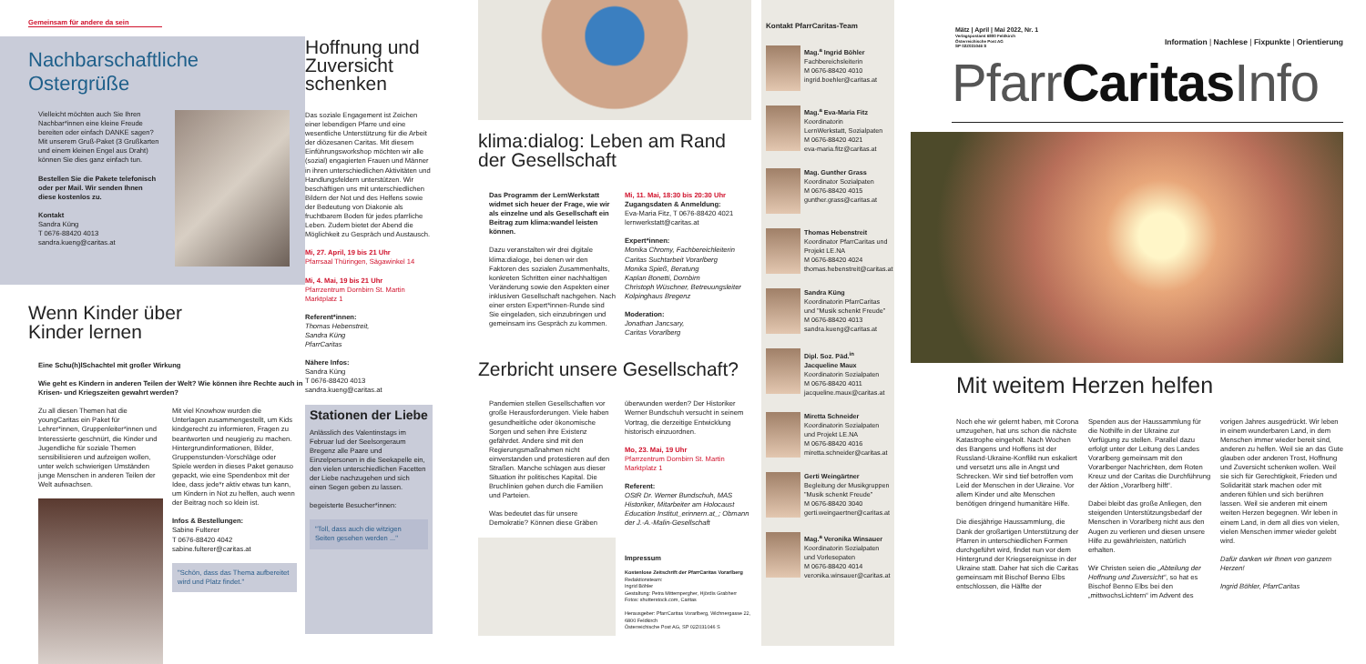Gemeinsam für andere da sein
Nachbarschaftliche Ostergrüße
Vielleicht möchten auch Sie Ihren Nachbar*innen eine kleine Freude bereiten oder einfach DANKE sagen? Mit unserem Gruß-Paket (3 Grußkarten und einem kleinen Engel aus Draht) können Sie dies ganz einfach tun.
Bestellen Sie die Pakete telefonisch oder per Mail. Wir senden Ihnen diese kostenlos zu.
Kontakt
Sandra Küng
T 0676-88420 4013
sandra.kueng@caritas.at
Wenn Kinder über
Kinder lernen
Eine Schu(h)lSchachtel mit großer Wirkung
Wie geht es Kindern in anderen Teilen der Welt? Wie können ihre Rechte auch in Krisen- und Kriegszeiten gewahrt werden?
Zu all diesen Themen hat die youngCaritas ein Paket für Lehrer*innen, Gruppenleiter*innen und Interessierte geschnürt, die Kinder und Jugendliche für soziale Themen sensibilisieren und aufzeigen wollen, unter welch schwierigen Umständen junge Menschen in anderen Teilen der Welt aufwachsen.
Mit viel Knowhow wurden die Unterlagen zusammengestellt, um Kids kindgerecht zu informieren, Fragen zu beantworten und neugierig zu machen. Hintergrundinformationen, Bilder, Gruppenstunden-Vorschläge oder Spiele werden in dieses Paket genauso gepackt, wie eine Spendenbox mit der Idee, dass jede*r aktiv etwas tun kann, um Kindern in Not zu helfen, auch wenn der Beitrag noch so klein ist.
Infos & Bestellungen:
Sabine Fulterer
T 0676-88420 4042
sabine.fulterer@caritas.at
"Schön, dass das Thema aufbereitet wird und Platz findet."
Hoffnung und Zuversicht schenken
Das soziale Engagement ist Zeichen einer lebendigen Pfarre und eine wesentliche Unterstützung für die Arbeit der diözesanen Caritas. Mit diesem Einführungsworkshop möchten wir alle (sozial) engagierten Frauen und Männer in ihren unterschiedlichen Aktivitäten und Handlungsfeldern unterstützen. Wir beschäftigen uns mit unterschiedlichen Bildern der Not und des Helfens sowie der Bedeutung von Diakonie als fruchtbarem Boden für jedes pfarrliche Leben. Zudem bietet der Abend die Möglichkeit zu Gespräch und Austausch.
Mi, 27. April, 19 bis 21 Uhr
Pfarrsaal Thüringen, Sägawinkel 14
Mi, 4. Mai, 19 bis 21 Uhr
Pfarrzentrum Dornbirn St. Martin Marktplatz 1
Referent*innen:
Thomas Hebenstreit,
Sandra Küng
PfarrCaritas
Nähere Infos:
Sandra Küng
T 0676-88420 4013
sandra.kueng@caritas.at
Stationen der Liebe
Anlässlich des Valentinstags im Februar lud der Seelsorgeraum Bregenz alle Paare und Einzelpersonen in die Seekapelle ein, den vielen unterschiedlichen Facetten der Liebe nachzugehen und sich einen Segen geben zu lassen.
begeisterte Besucher*innen:
"Toll, dass auch die witzigen Seiten gesehen werden ..."
klima:dialog: Leben am Rand der Gesellschaft
Das Programm der LernWerkstatt widmet sich heuer der Frage, wie wir als einzelne und als Gesellschaft ein Beitrag zum klima:wandel leisten können.
Dazu veranstalten wir drei digitale klima:dialoge, bei denen wir den Faktoren des sozialen Zusammenhalts, konkreten Schritten einer nachhaltigen Veränderung sowie den Aspekten einer inklusiven Gesellschaft nachgehen. Nach einer ersten Expert*innen-Runde sind Sie eingeladen, sich einzubringen und gemeinsam ins Gespräch zu kommen.
Mi, 11. Mai, 18:30 bis 20:30 Uhr
Zugangsdaten & Anmeldung:
Eva-Maria Fitz, T 0676-88420 4021
lernwerkstatt@caritas.at
Expert*innen:
Monika Chromy, Fachbereichleiterin Caritas Suchtarbeit Vorarlberg
Monika Spieß, Beratung
Kaplan Bonetti, Dornbirn
Christoph Wüschner, Betreuungsleiter Kolpinghaus Bregenz
Moderation:
Jonathan Jancsary,
Caritas Vorarlberg
Zerbricht unsere Gesellschaft?
Pandemien stellen Gesellschaften vor große Herausforderungen. Viele haben gesundheitliche oder ökonomische Sorgen und sehen ihre Existenz gefährdet. Andere sind mit den Regierungsmaßnahmen nicht einverstanden und protestieren auf den Straßen. Manche schlagen aus dieser Situation ihr politisches Kapital. Die Bruchlinien gehen durch die Familien und Parteien.
Was bedeutet das für unsere Demokratie? Können diese Gräben
überwunden werden? Der Historiker Werner Bundschuh versucht in seinem Vortrag, die derzeitige Entwicklung historisch einzuordnen.
Mo, 23. Mai, 19 Uhr
Pfarrzentrum Dornbirn St. Martin Marktplatz 1
Referent:
OStR Dr. Werner Bundschuh, MAS Historiker, Mitarbeiter am Holocaust Education Institut_erinnern.at_; Obmann der J.-A.-Malin-Gesellschaft
Impressum
Kostenlose Zeitschrift der PfarrCaritas Vorarlberg
Redaktionsteam:
Ingrid Böhler
Gestaltung: Petra Mittempergher, Hjördis Grabherr
Fotos: shutterstock.com, Caritas
Herausgeber: PfarrCaritas Vorarlberg, Wichnergasse 22, 6800 Feldkirch
Österreichische Post AG, SP 02Z031046 S
Kontakt PfarrCaritas-Team
Mag.<sup>a</sup> Ingrid Böhler
Fachbereichsleiterin
M 0676-88420 4010
ingrid.boehler@caritas.at
Mag.<sup>a</sup> Eva-Maria Fitz
Koordinatorin
LernWerkstatt, Sozialpaten
M 0676-88420 4021
eva-maria.fitz@caritas.at
Mag. Gunther Grass
Koordinator Sozialpaten
M 0676-88420 4015
gunther.grass@caritas.at
Thomas Hebenstreit
Koordinator PfarrCaritas und Projekt LE.NA
M 0676-88420 4024
thomas.hebenstreit@caritas.at
Sandra Küng
Koordinatorin PfarrCaritas und "Musik schenkt Freude"
M 0676-88420 4013
sandra.kueng@caritas.at
Dipl. Soz. Päd.<sup>in</sup> Jacqueline Maux
Koordinatorin Sozialpaten
M 0676-88420 4011
jacqueline.maux@caritas.at
Miretta Schneider
Koordinatorin Sozialpaten und Projekt LE.NA
M 0676-88420 4016
miretta.schneider@caritas.at
Gerti Weingärtner
Begleitung der Musikgruppen "Musik schenkt Freude"
M 0676-88420 3040
gerti.weingaertner@caritas.at
Mag.<sup>a</sup> Veronika Winsauer
Koordinatorin Sozialpaten und Vorlesepaten
M 0676-88420 4014
veronika.winsauer@caritas.at
Mätz | April | Mai 2022, Nr. 1
Verlagspostamt 6800 Feldkirch
Österreichische Post AG
SP 02Z031046 S
Information | Nachlese | Fixpunkte | Orientierung
PfarrCaritas Info
Mit weitem Herzen helfen
Noch ehe wir gelernt haben, mit Corona umzugehen, hat uns schon die nächste Katastrophe eingeholt. Nach Wochen des Bangens und Hoffens ist der Russland-Ukraine-Konflikt nun eskaliert und versetzt uns alle in Angst und Schrecken. Wir sind tief betroffen vom Leid der Menschen in der Ukraine. Vor allem Kinder und alte Menschen benötigen dringend humanitäre Hilfe.
Die diesjährige Haussammlung, die Dank der großartigen Unterstützung der Pfarren in unterschiedlichen Formen durchgeführt wird, findet nun vor dem Hintergrund der Kriegsereignisse in der Ukraine statt. Daher hat sich die Caritas gemeinsam mit Bischof Benno Elbs entschlossen, die Hälfte der
Spenden aus der Haussammlung für die Nothilfe in der Ukraine zur Verfügung zu stellen. Parallel dazu erfolgt unter der Leitung des Landes Vorarlberg gemeinsam mit den Vorarlberger Nachrichten, dem Roten Kreuz und der Caritas die Durchführung der Aktion „Vorarlberg hilft“.
Dabei bleibt das große Anliegen, den steigenden Unterstützungsbedarf der Menschen in Vorarlberg nicht aus den Augen zu verlieren und diesen unsere Hilfe zu gewährleisten, natürlich erhalten.
Wir Christen seien die „Abteilung der Hoffnung und Zuversicht“, so hat es Bischof Benno Elbs bei den „mittwochsLichtern“ im Advent des
vorigen Jahres ausgedrückt. Wir leben in einem wunderbaren Land, in dem Menschen immer wieder bereit sind, anderen zu helfen. Weil sie an das Gute glauben oder anderen Trost, Hoffnung und Zuversicht schenken wollen. Weil sie sich für Gerechtigkeit, Frieden und Solidarität stark machen oder mit anderen fühlen und sich berühren lassen. Weil sie anderen mit einem weiten Herzen begegnen. Wir leben in einem Land, in dem all dies von vielen, vielen Menschen immer wieder gelebt wird.
Dafür danken wir Ihnen von ganzem Herzen!
Ingrid Böhler, PfarrCaritas